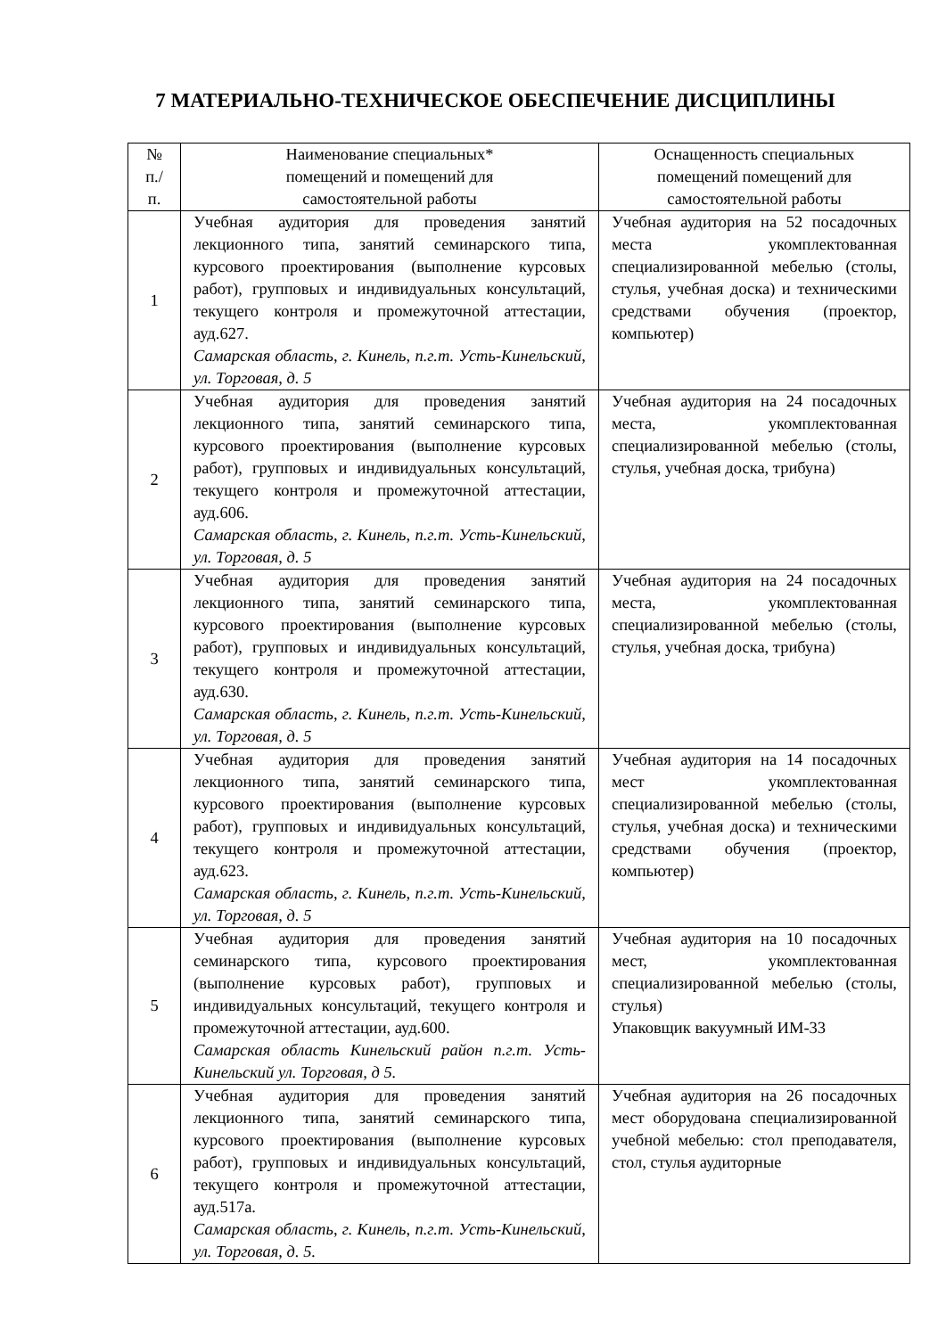7 МАТЕРИАЛЬНО-ТЕХНИЧЕСКОЕ ОБЕСПЕЧЕНИЕ ДИСЦИПЛИНЫ
| № п./п. | Наименование специальных* помещений и помещений для самостоятельной работы | Оснащенность специальных помещений помещений для самостоятельной работы |
| --- | --- | --- |
| 1 | Учебная аудитория для проведения занятий лекционного типа, занятий семинарского типа, курсового проектирования (выполнение курсовых работ), групповых и индивидуальных консультаций, текущего контроля и промежуточной аттестации, ауд.627. Самарская область, г. Кинель, п.г.т. Усть-Кинельский, ул. Торговая, д. 5 | Учебная аудитория на 52 посадочных места укомплектованная специализированной мебелью (столы, стулья, учебная доска) и техническими средствами обучения (проектор, компьютер) |
| 2 | Учебная аудитория для проведения занятий лекционного типа, занятий семинарского типа, курсового проектирования (выполнение курсовых работ), групповых и индивидуальных консультаций, текущего контроля и промежуточной аттестации, ауд.606. Самарская область, г. Кинель, п.г.т. Усть-Кинельский, ул. Торговая, д. 5 | Учебная аудитория на 24 посадочных места, укомплектованная специализированной мебелью (столы, стулья, учебная доска, трибуна) |
| 3 | Учебная аудитория для проведения занятий лекционного типа, занятий семинарского типа, курсового проектирования (выполнение курсовых работ), групповых и индивидуальных консультаций, текущего контроля и промежуточной аттестации, ауд.630. Самарская область, г. Кинель, п.г.т. Усть-Кинельский, ул. Торговая, д. 5 | Учебная аудитория на 24 посадочных места, укомплектованная специализированной мебелью (столы, стулья, учебная доска, трибуна) |
| 4 | Учебная аудитория для проведения занятий лекционного типа, занятий семинарского типа, курсового проектирования (выполнение курсовых работ), групповых и индивидуальных консультаций, текущего контроля и промежуточной аттестации, ауд.623. Самарская область, г. Кинель, п.г.т. Усть-Кинельский, ул. Торговая, д. 5 | Учебная аудитория на 14 посадочных мест укомплектованная специализированной мебелью (столы, стулья, учебная доска) и техническими средствами обучения (проектор, компьютер) |
| 5 | Учебная аудитория для проведения занятий семинарского типа, курсового проектирования (выполнение курсовых работ), групповых и индивидуальных консультаций, текущего контроля и промежуточной аттестации, ауд.600. Самарская область Кинельский район п.г.т. Усть-Кинельский ул. Торговая, д 5. | Учебная аудитория на 10 посадочных мест, укомплектованная специализированной мебелью (столы, стулья) Упаковщик вакуумный ИМ-33 |
| 6 | Учебная аудитория для проведения занятий лекционного типа, занятий семинарского типа, курсового проектирования (выполнение курсовых работ), групповых и индивидуальных консультаций, текущего контроля и промежуточной аттестации, ауд.517а. Самарская область, г. Кинель, п.г.т. Усть-Кинельский, ул. Торговая, д. 5. | Учебная аудитория на 26 посадочных мест оборудована специализированной учебной мебелью: стол преподавателя, стол, стулья аудиторные |